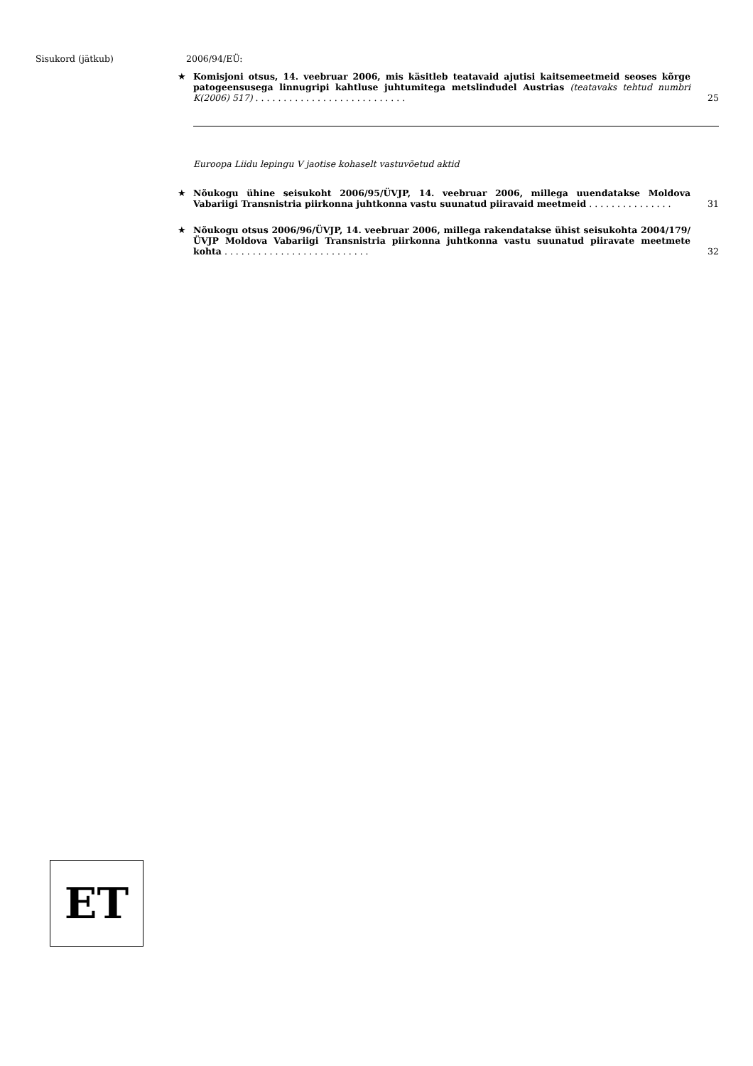Sisukord (jätkub)
2006/94/EÜ:
★
Komisjoni otsus, 14. veebruar 2006, mis käsitleb teatavaid ajutisi kaitsemeetmeid seoses kõrge patogeensusega linnugripi kahtluse juhtumitega metslindudel Austrias (teatavaks tehtud numbri K(2006) 517) . . . . . . . . . . . . . . . . . . . . . . . . . . .
25
Euroopa Liidu lepingu V jaotise kohaselt vastuvõetud aktid
★
Nõukogu ühine seisukoht 2006/95/ÜVJP, 14. veebruar 2006, millega uuendatakse Moldova Vabariigi Transnistria piirkonna juhtkonna vastu suunatud piiravaid meetmeid . . . . . . . . . . . . . . .
31
★
Nõukogu otsus 2006/96/ÜVJP, 14. veebruar 2006, millega rakendatakse ühist seisukohta 2004/179/ÜVJP Moldova Vabariigi Transnistria piirkonna juhtkonna vastu suunatud piiravate meetmete kohta . . . . . . . . . . . . . . . . . . . . . . . . . .
32
ET